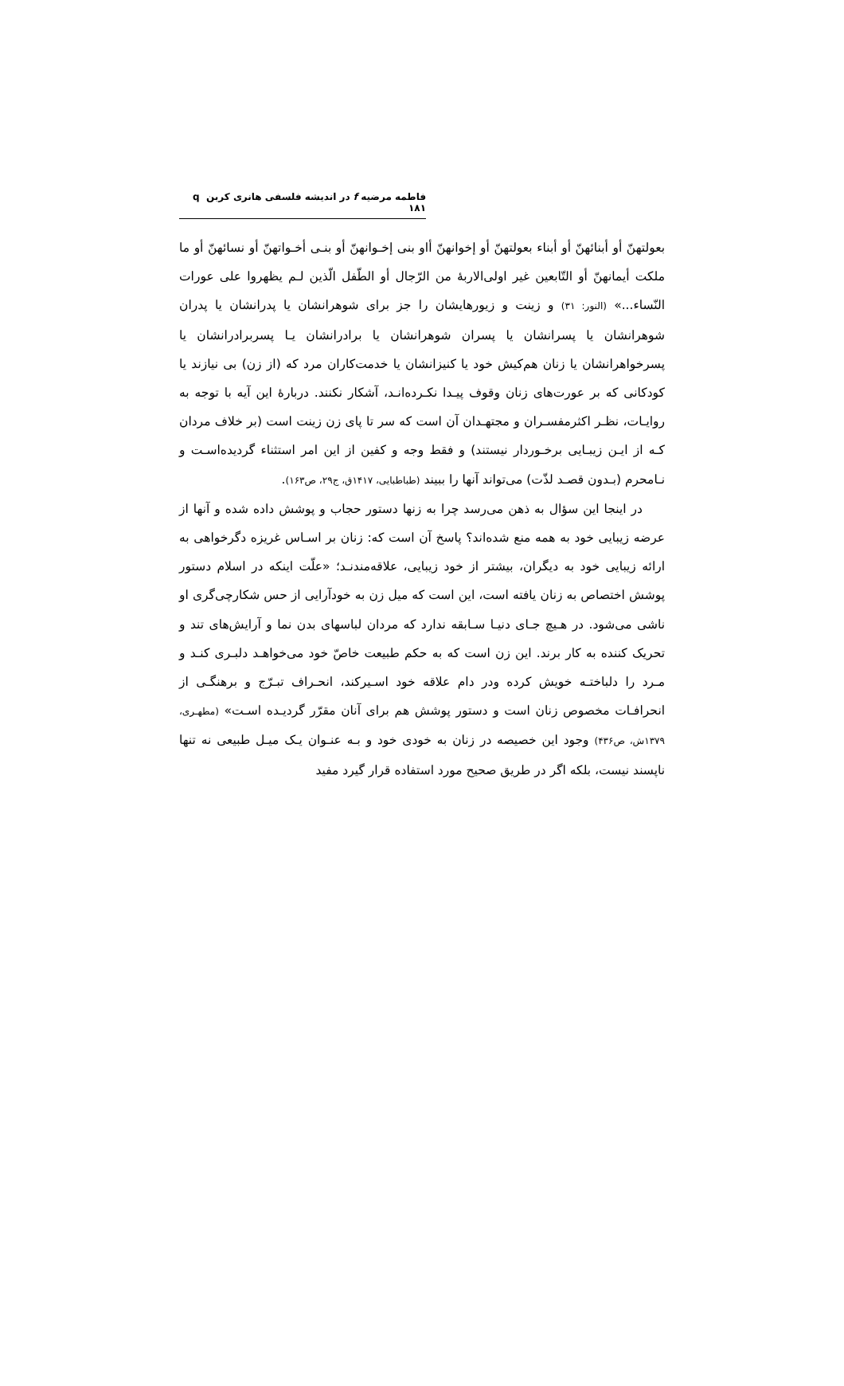فاطمه مرضیه f در اندیشه فلسفی هانری کربن q ۱۸۱
بعولتهنّ أو أبنائهنّ أو أبناء بعولتهنّ أو إخوانهنّ أاو بنی إخـوانهنّ أو بنـی أخـواتهنّ أو نسائهنّ أو ما ملکت أیمانهنّ أو التّابعین غیر اولی‌الاربۀ من الرّجال أو الطّفل الّذین لـم یظهروا علی عورات النّساء...» (النور: ۳۱) و زینت و زیورهایشان را جز برای شوهرانشان یا پدرانشان یا پدران شوهرانشان یا پسرانشان یا پسران شوهرانشان یا برادرانشان یـا پسربرادرانشان یا پسرخواهرانشان یا زنان هم‌کیش خود یا کنیزانشان یا خدمت‌کاران مرد که (از زن) بی نیازند یا کودکانی که بر عورت‌های زنان وقوف پیـدا نکـرده‌انـد، آشکار نکنند. دربارۀ این آیه با توجه به روایـات، نظـر اکثرمفسـران و مجتهـدان آن است که سر تا پای زن زینت است (بر خلاف مردان کـه از ایـن زیبـایی برخـوردار نیستند) و فقط وجه و کفین از این امر استثناء گردیده‌اسـت و نـامحرم (بـدون قصـد لذّت) می‌تواند آنها را ببیند (طباطبایی، ۱۴۱۷ق، ج۲۹، ص۱۶۳).
در اینجا این سؤال به ذهن می‌رسد چرا به زنها دستور حجاب و پوشش داده شده و آنها از عرضه زیبایی خود به همه منع شده‌اند؟ پاسخ آن است که: زنان بر اسـاس غریزه دگرخواهی به ارائه زیبایی خود به دیگران، بیشتر از خود زیبایی، علاقه‌مندنـد؛ «علّت اینکه در اسلام دستور پوشش اختصاص به زنان یافته است، این است که میل زن به خودآرایی از حس شکارچی‌گری او ناشی می‌شود. در هـیچ جـای دنیـا سـابقه ندارد که مردان لباسهای بدن نما و آرایش‌های تند و تحریک کننده به کار برند. این زن است که به حکم طبیعت خاصّ خود می‌خواهـد دلبـری کنـد و مـرد را دلباختـه خویش کرده ودر دام علاقه خود اسـیرکند، انحـراف تبـرّج و برهنگـی از انحرافـات مخصوص زنان است و دستور پوشش هم برای آنان مقرّر گردیـده اسـت» (مطهـری، ۱۳۷۹ش، ص۴۳۶) وجود این خصیصه در زنان به خودی خود و بـه عنـوان یـک میـل طبیعی نه تنها ناپسند نیست، بلکه اگر در طریق صحیح مورد استفاده قرار گیرد مفید